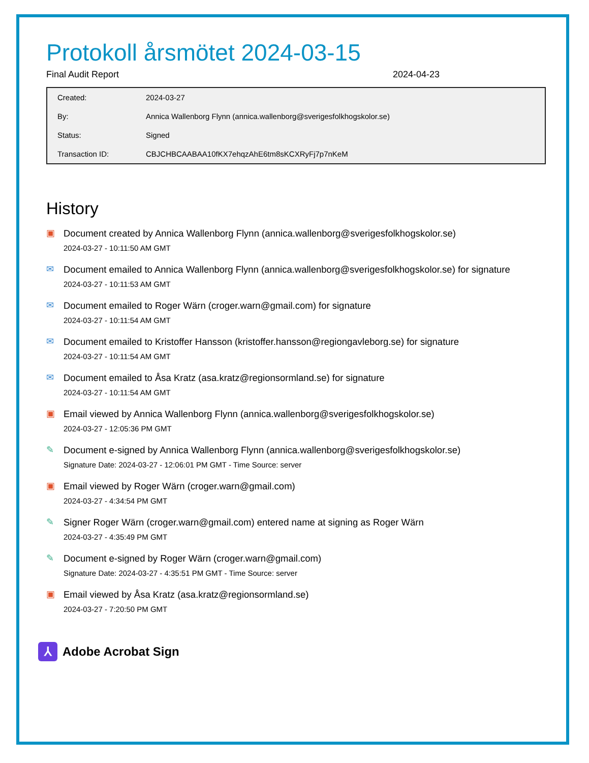Protokoll årsmötet 2024-03-15
Final Audit Report 2024-04-23
| Created: | 2024-03-27 |
| By: | Annica Wallenborg Flynn (annica.wallenborg@sverigesfolkhogskolor.se) |
| Status: | Signed |
| Transaction ID: | CBJCHBCAABAA10fKX7ehqzAhE6tm8sKCXRyFj7p7nKeM |
History
▣
Document created by Annica Wallenborg Flynn (annica.wallenborg@sverigesfolkhogskolor.se)
2024-03-27 - 10:11:50 AM GMT
✉
Document emailed to Annica Wallenborg Flynn (annica.wallenborg@sverigesfolkhogskolor.se) for signature
2024-03-27 - 10:11:53 AM GMT
✉
Document emailed to Roger Wärn (croger.warn@gmail.com) for signature
2024-03-27 - 10:11:54 AM GMT
✉
Document emailed to Kristoffer Hansson (kristoffer.hansson@regiongavleborg.se) for signature
2024-03-27 - 10:11:54 AM GMT
✉
Document emailed to Åsa Kratz (asa.kratz@regionsormland.se) for signature
2024-03-27 - 10:11:54 AM GMT
▣
Email viewed by Annica Wallenborg Flynn (annica.wallenborg@sverigesfolkhogskolor.se)
2024-03-27 - 12:05:36 PM GMT
✎
Document e-signed by Annica Wallenborg Flynn (annica.wallenborg@sverigesfolkhogskolor.se)
Signature Date: 2024-03-27 - 12:06:01 PM GMT - Time Source: server
▣
Email viewed by Roger Wärn (croger.warn@gmail.com)
2024-03-27 - 4:34:54 PM GMT
✎
Signer Roger Wärn (croger.warn@gmail.com) entered name at signing as Roger Wärn
2024-03-27 - 4:35:49 PM GMT
✎
Document e-signed by Roger Wärn (croger.warn@gmail.com)
Signature Date: 2024-03-27 - 4:35:51 PM GMT - Time Source: server
▣
Email viewed by Åsa Kratz (asa.kratz@regionsormland.se)
2024-03-27 - 7:20:50 PM GMT
⅄
Adobe Acrobat Sign